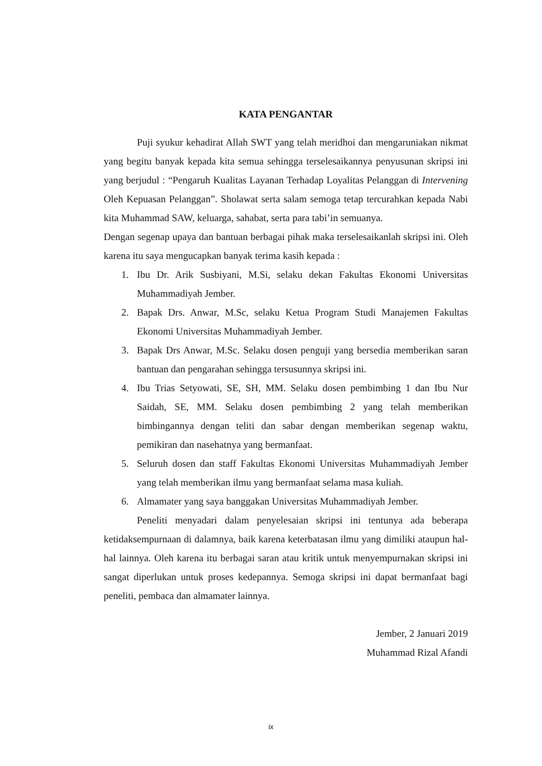KATA PENGANTAR
Puji syukur kehadirat Allah SWT yang telah meridhoi dan mengaruniakan nikmat yang begitu banyak kepada kita semua sehingga terselesaikannya penyusunan skripsi ini yang berjudul : “Pengaruh Kualitas Layanan Terhadap Loyalitas Pelanggan di Intervening Oleh Kepuasan Pelanggan”. Sholawat serta salam semoga tetap tercurahkan kepada Nabi kita Muhammad SAW, keluarga, sahabat, serta para tabi’in semuanya.
Dengan segenap upaya dan bantuan berbagai pihak maka terselesaikanlah skripsi ini. Oleh karena itu saya mengucapkan banyak terima kasih kepada :
1. Ibu Dr. Arik Susbiyani, M.Si, selaku dekan Fakultas Ekonomi Universitas Muhammadiyah Jember.
2. Bapak Drs. Anwar, M.Sc, selaku Ketua Program Studi Manajemen Fakultas Ekonomi Universitas Muhammadiyah Jember.
3. Bapak Drs Anwar, M.Sc. Selaku dosen penguji yang bersedia memberikan saran bantuan dan pengarahan sehingga tersusunnya skripsi ini.
4. Ibu Trias Setyowati, SE, SH, MM. Selaku dosen pembimbing 1 dan Ibu Nur Saidah, SE, MM. Selaku dosen pembimbing 2 yang telah memberikan bimbingannya dengan teliti dan sabar dengan memberikan segenap waktu, pemikiran dan nasehatnya yang bermanfaat.
5. Seluruh dosen dan staff Fakultas Ekonomi Universitas Muhammadiyah Jember yang telah memberikan ilmu yang bermanfaat selama masa kuliah.
6. Almamater yang saya banggakan Universitas Muhammadiyah Jember.
Peneliti menyadari dalam penyelesaian skripsi ini tentunya ada beberapa ketidaksempurnaan di dalamnya, baik karena keterbatasan ilmu yang dimiliki ataupun hal-hal lainnya. Oleh karena itu berbagai saran atau kritik untuk menyempurnakan skripsi ini sangat diperlukan untuk proses kedepannya. Semoga skripsi ini dapat bermanfaat bagi peneliti, pembaca dan almamater lainnya.
Jember, 2 Januari 2019
Muhammad Rizal Afandi
ix